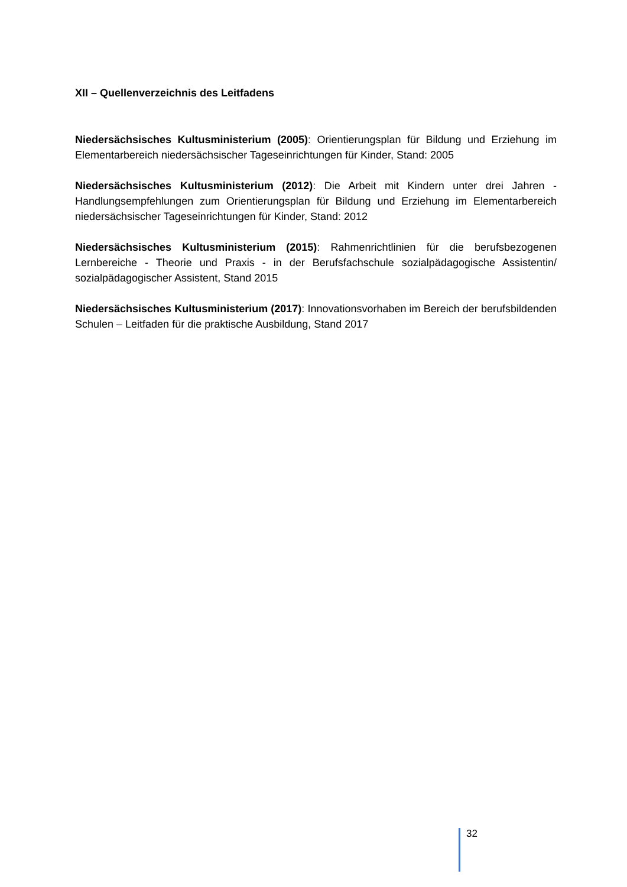XII – Quellenverzeichnis des Leitfadens
Niedersächsisches Kultusministerium (2005): Orientierungsplan für Bildung und Erziehung im Elementarbereich niedersächsischer Tageseinrichtungen für Kinder, Stand: 2005
Niedersächsisches Kultusministerium (2012): Die Arbeit mit Kindern unter drei Jahren - Handlungsempfehlungen zum Orientierungsplan für Bildung und Erziehung im Elementarbereich niedersächsischer Tageseinrichtungen für Kinder, Stand: 2012
Niedersächsisches Kultusministerium (2015): Rahmenrichtlinien für die berufsbezogenen Lernbereiche - Theorie und Praxis - in der Berufsfachschule sozialpädagogische Assistentin/ sozialpädagogischer Assistent, Stand 2015
Niedersächsisches Kultusministerium (2017): Innovationsvorhaben im Bereich der berufsbildenden Schulen – Leitfaden für die praktische Ausbildung, Stand 2017
32